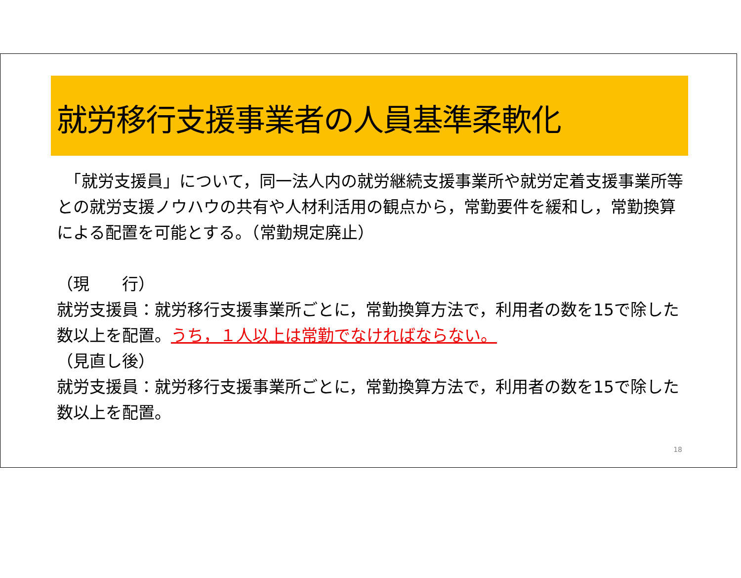就労移行支援事業者の人員基準柔軟化
　「就労支援員」について，同一法人内の就労継続支援事業所や就労定着支援事業所等との就労支援ノウハウの共有や人材利活用の観点から，常勤要件を緩和し，常勤換算による配置を可能とする。（常勤規定廃止）
（現　　行）
就労支援員：就労移行支援事業所ごとに，常勤換算方法で，利用者の数を15で除した数以上を配置。うち，１人以上は常勤でなければならない。
（見直し後）
就労支援員：就労移行支援事業所ごとに，常勤換算方法で，利用者の数を15で除した数以上を配置。
18